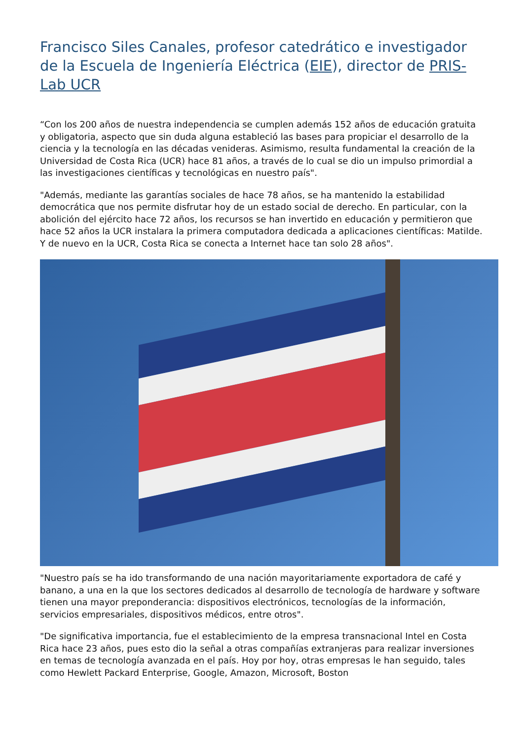Francisco Siles Canales, profesor catedrático e investigador de la Escuela de Ingeniería Eléctrica (EIE), director de PRIS-Lab UCR
“Con los 200 años de nuestra independencia se cumplen además 152 años de educación gratuita y obligatoria, aspecto que sin duda alguna estableció las bases para propiciar el desarrollo de la ciencia y la tecnología en las décadas venideras. Asimismo, resulta fundamental la creación de la Universidad de Costa Rica (UCR) hace 81 años, a través de lo cual se dio un impulso primordial a las investigaciones científicas y tecnológicas en nuestro país".
"Además, mediante las garantías sociales de hace 78 años, se ha mantenido la estabilidad democrática que nos permite disfrutar hoy de un estado social de derecho. En particular, con la abolición del ejército hace 72 años, los recursos se han invertido en educación y permitieron que hace 52 años la UCR instalara la primera computadora dedicada a aplicaciones científicas: Matilde. Y de nuevo en la UCR, Costa Rica se conecta a Internet hace tan solo 28 años".
"Nuestro país se ha ido transformando de una nación mayoritariamente exportadora de café y banano, a una en la que los sectores dedicados al desarrollo de tecnología de hardware y software tienen una mayor preponderancia: dispositivos electrónicos, tecnologías de la información, servicios empresariales, dispositivos médicos, entre otros".
"De significativa importancia, fue el establecimiento de la empresa transnacional Intel en Costa Rica hace 23 años, pues esto dio la señal a otras compañías extranjeras para realizar inversiones en temas de tecnología avanzada en el país. Hoy por hoy, otras empresas le han seguido, tales como Hewlett Packard Enterprise, Google, Amazon, Microsoft, Boston